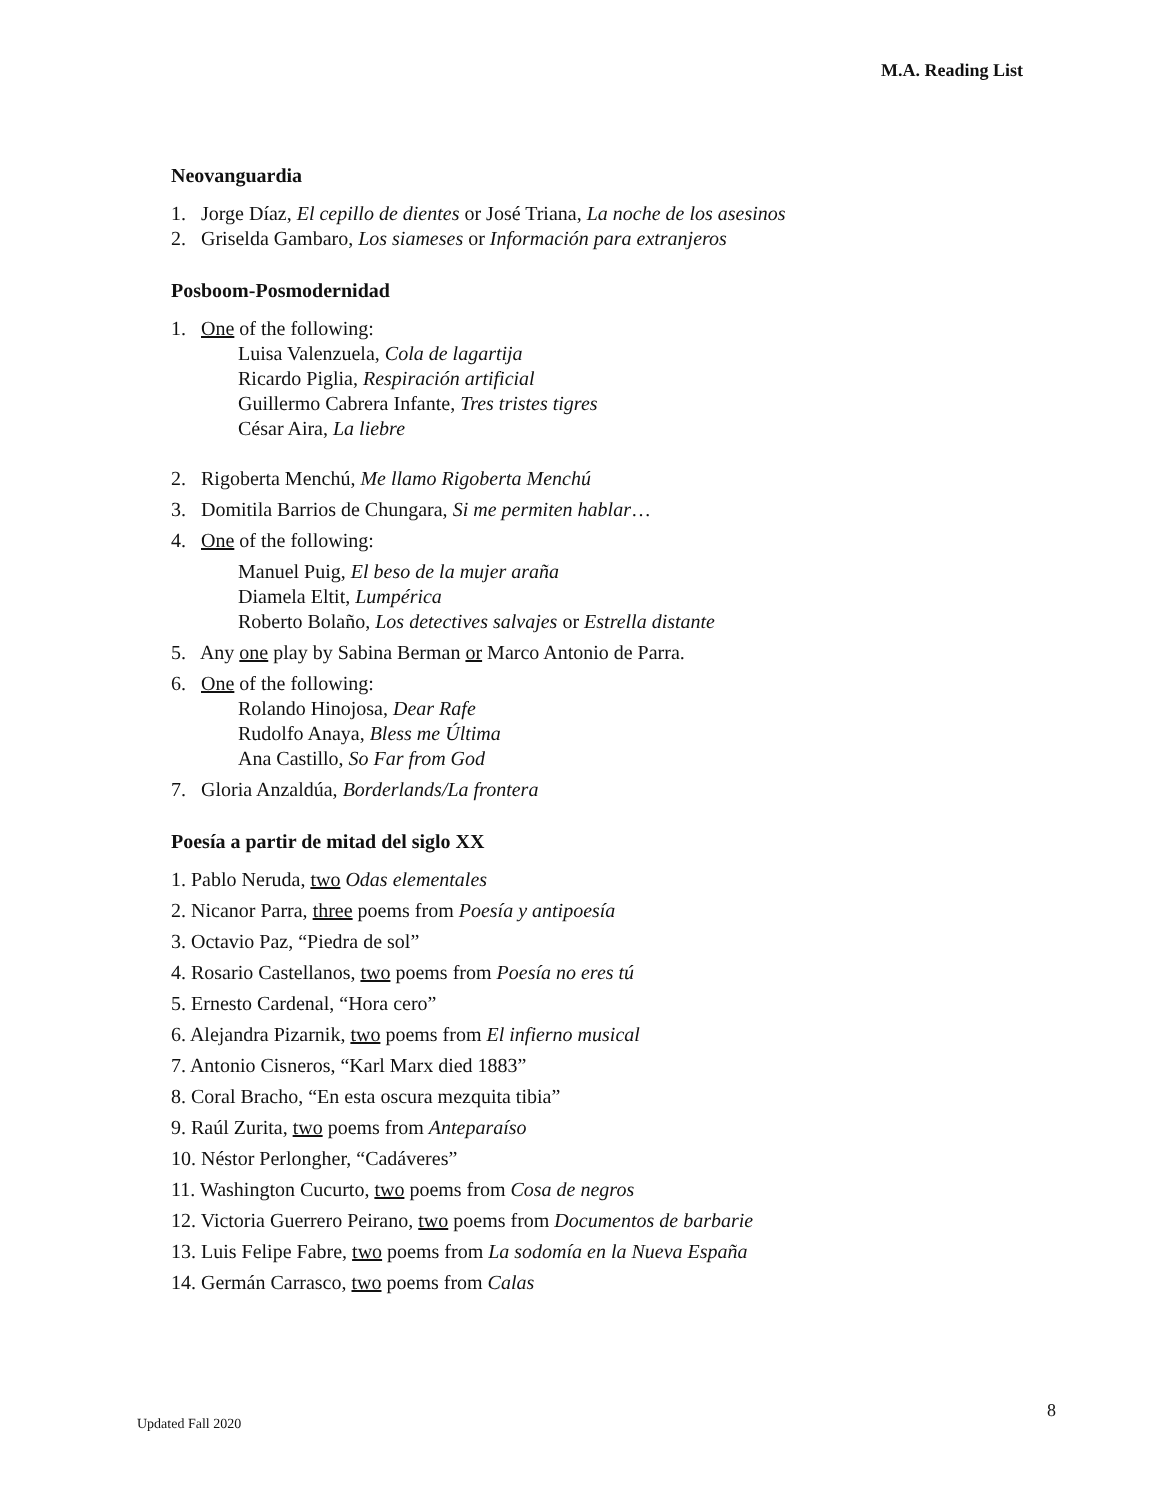M.A. Reading List
Neovanguardia
1. Jorge Díaz, El cepillo de dientes or José Triana, La noche de los asesinos
2. Griselda Gambaro, Los siameses or Información para extranjeros
Posboom-Posmodernidad
1. One of the following:
Luisa Valenzuela, Cola de lagartija
Ricardo Piglia, Respiración artificial
Guillermo Cabrera Infante, Tres tristes tigres
César Aira, La liebre
2. Rigoberta Menchú, Me llamo Rigoberta Menchú
3. Domitila Barrios de Chungara, Si me permiten hablar…
4. One of the following:
Manuel Puig, El beso de la mujer araña
Diamela Eltit, Lumpérica
Roberto Bolaño, Los detectives salvajes or Estrella distante
5. Any one play by Sabina Berman or Marco Antonio de Parra.
6. One of the following:
Rolando Hinojosa, Dear Rafe
Rudolfo Anaya, Bless me Última
Ana Castillo, So Far from God
7. Gloria Anzaldúa, Borderlands/La frontera
Poesía a partir de mitad del siglo XX
1. Pablo Neruda, two Odas elementales
2. Nicanor Parra, three poems from Poesía y antipoesía
3. Octavio Paz, “Piedra de sol”
4. Rosario Castellanos, two poems from Poesía no eres tú
5. Ernesto Cardenal, “Hora cero”
6. Alejandra Pizarnik, two poems from El infierno musical
7. Antonio Cisneros, “Karl Marx died 1883”
8. Coral Bracho, “En esta oscura mezquita tibia”
9. Raúl Zurita, two poems from Anteparaíso
10. Néstor Perlongher, “Cadáveres”
11. Washington Cucurto, two poems from Cosa de negros
12. Victoria Guerrero Peirano, two poems from Documentos de barbarie
13. Luis Felipe Fabre, two poems from La sodomía en la Nueva España
14. Germán Carrasco, two poems from Calas
8
Updated Fall 2020